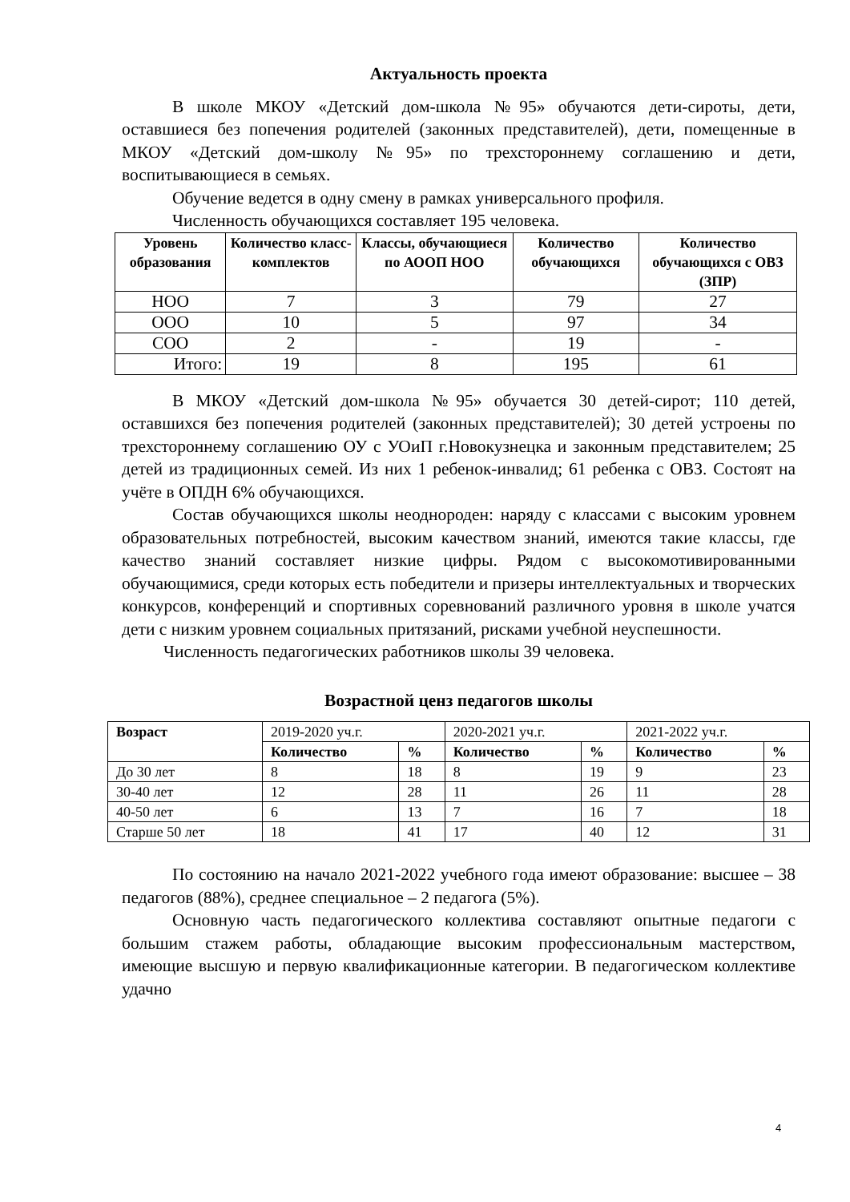Актуальность проекта
В школе МКОУ «Детский дом-школа №95» обучаются дети-сироты, дети, оставшиеся без попечения родителей (законных представителей), дети, помещенные в МКОУ «Детский дом-школу №95» по трехстороннему соглашению и дети, воспитывающиеся в семьях.
Обучение ведется в одну смену в рамках универсального профиля.
Численность обучающихся составляет 195 человека.
| Уровень образования | Количество класс-комплектов | Классы, обучающиеся по АООП НОО | Количество обучающихся | Количество обучающихся с ОВЗ (ЗПР) |
| --- | --- | --- | --- | --- |
| НОО | 7 | 3 | 79 | 27 |
| ООО | 10 | 5 | 97 | 34 |
| СОО | 2 | - | 19 | - |
| Итого: | 19 | 8 | 195 | 61 |
В МКОУ «Детский дом-школа №95» обучается 30 детей-сирот; 110 детей, оставшихся без попечения родителей (законных представителей); 30 детей устроены по трехстороннему соглашению ОУ с УОиП г.Новокузнецка и законным представителем; 25 детей из традиционных семей. Из них 1 ребенок-инвалид; 61 ребенка с ОВЗ. Состоят на учёте в ОПДН 6% обучающихся.
Состав обучающихся школы неоднороден: наряду с классами с высоким уровнем образовательных потребностей, высоким качеством знаний, имеются такие классы, где качество знаний составляет низкие цифры. Рядом с высокомотивированными обучающимися, среди которых есть победители и призеры интеллектуальных и творческих конкурсов, конференций и спортивных соревнований различного уровня в школе учатся дети с низким уровнем социальных притязаний, рисками учебной неуспешности.
Численность педагогических работников школы 39 человека.
Возрастной ценз педагогов школы
| Возраст | 2019-2020 уч.г. | | 2020-2021 уч.г. | | 2021-2022 уч.г. | |
| --- | --- | --- | --- | --- | --- | --- |
| | Количество | % | Количество | % | Количество | % |
| До 30 лет | 8 | 18 | 8 | 19 | 9 | 23 |
| 30-40 лет | 12 | 28 | 11 | 26 | 11 | 28 |
| 40-50 лет | 6 | 13 | 7 | 16 | 7 | 18 |
| Старше 50 лет | 18 | 41 | 17 | 40 | 12 | 31 |
По состоянию на начало 2021-2022 учебного года имеют образование: высшее – 38 педагогов (88%), среднее специальное – 2 педагога (5%).
Основную часть педагогического коллектива составляют опытные педагоги с большим стажем работы, обладающие высоким профессиональным мастерством, имеющие высшую и первую квалификационные категории. В педагогическом коллективе удачно
4